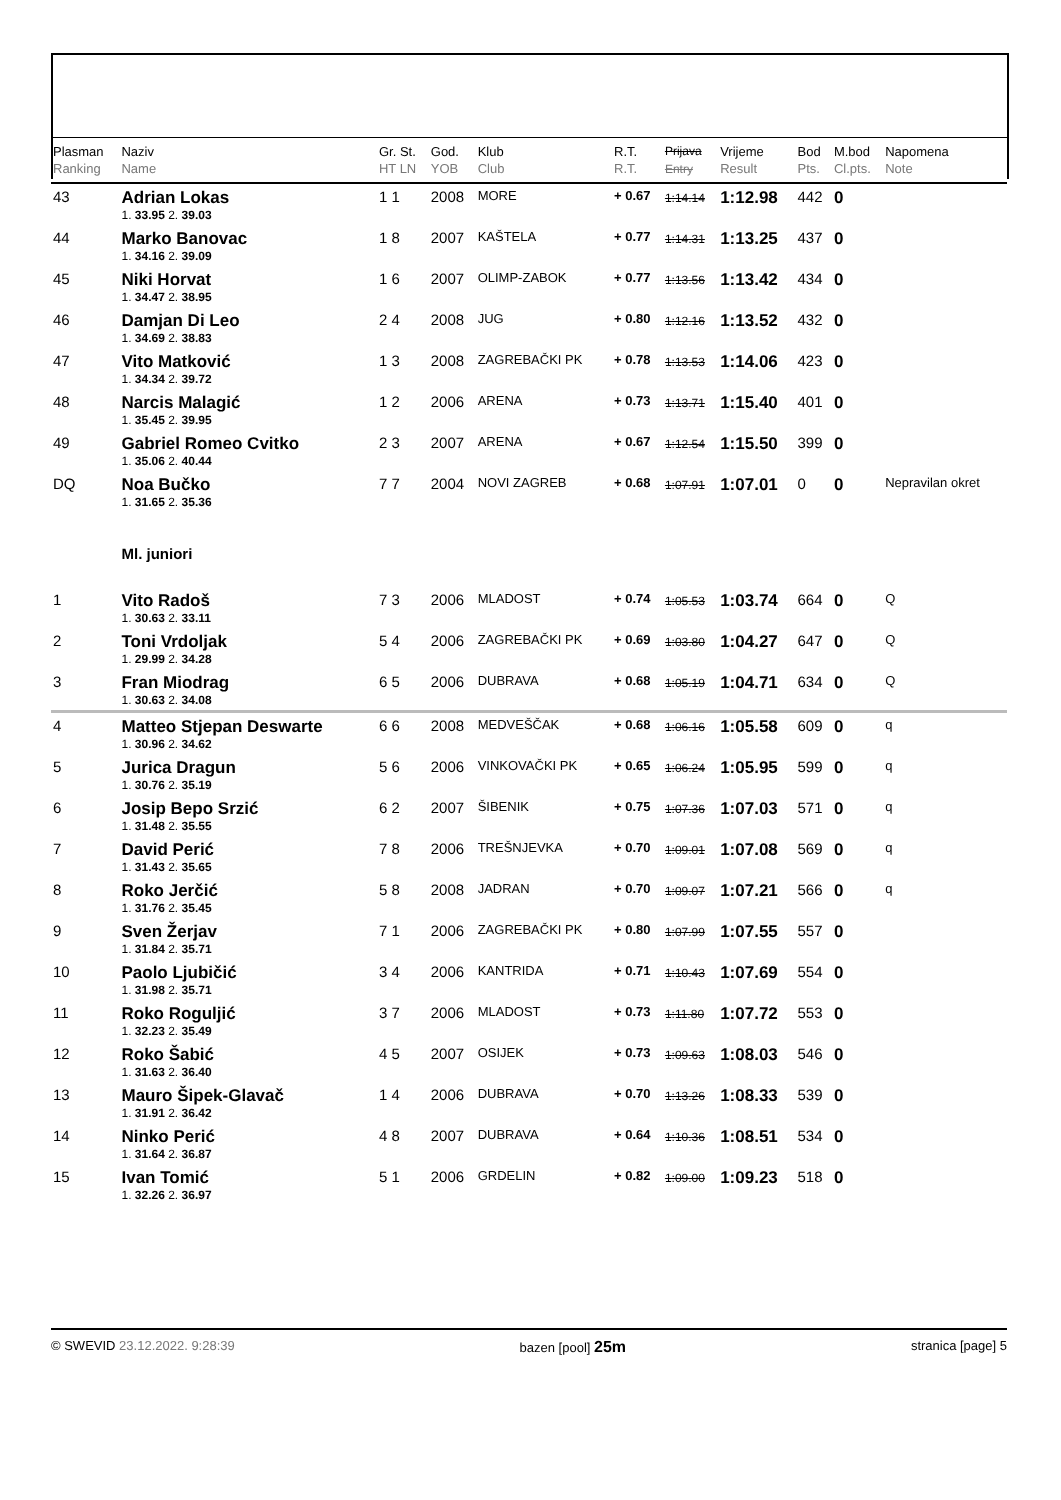| Plasman Ranking | Naziv Name | Gr. St. HT LN | God. YOB | Klub Club | R.T. R.T. | Prijava Entry | Vrijeme Result | Bod Pts. | M.bod Cl.pts. | Napomena Note |
| --- | --- | --- | --- | --- | --- | --- | --- | --- | --- | --- |
| 43 | Adrian Lokas | 1 1 | 2008 | MORE | + 0.67 | 1:14.14 | 1:12.98 | 442 | 0 | |
| | 1. 33.95 2. 39.03 | | | | | | | | | |
| 44 | Marko Banovac | 1 8 | 2007 | KAŠTELA | + 0.77 | 1:14.31 | 1:13.25 | 437 | 0 | |
| | 1. 34.16 2. 39.09 | | | | | | | | | |
| 45 | Niki Horvat | 1 6 | 2007 | OLIMP-ZABOK | + 0.77 | 1:13.56 | 1:13.42 | 434 | 0 | |
| | 1. 34.47 2. 38.95 | | | | | | | | | |
| 46 | Damjan Di Leo | 2 4 | 2008 | JUG | + 0.80 | 1:12.16 | 1:13.52 | 432 | 0 | |
| | 1. 34.69 2. 38.83 | | | | | | | | | |
| 47 | Vito Matković | 1 3 | 2008 | ZAGREBAČKI PK | + 0.78 | 1:13.53 | 1:14.06 | 423 | 0 | |
| | 1. 34.34 2. 39.72 | | | | | | | | | |
| 48 | Narcis Malagić | 1 2 | 2006 | ARENA | + 0.73 | 1:13.71 | 1:15.40 | 401 | 0 | |
| | 1. 35.45 2. 39.95 | | | | | | | | | |
| 49 | Gabriel Romeo Cvitko | 2 3 | 2007 | ARENA | + 0.67 | 1:12.54 | 1:15.50 | 399 | 0 | |
| | 1. 35.06 2. 40.44 | | | | | | | | | |
| DQ | Noa Bučko | 7 7 | 2004 | NOVI ZAGREB | + 0.68 | 1:07.91 | 1:07.01 | 0 | 0 | Nepravilan okret |
| | 1. 31.65 2. 35.36 | | | | | | | | | |
| | Ml. juniori | | | | | | | | | |
| 1 | Vito Radoš | 7 3 | 2006 | MLADOST | + 0.74 | 1:05.53 | 1:03.74 | 664 | 0 | Q |
| | 1. 30.63 2. 33.11 | | | | | | | | | |
| 2 | Toni Vrdoljak | 5 4 | 2006 | ZAGREBAČKI PK | + 0.69 | 1:03.80 | 1:04.27 | 647 | 0 | Q |
| | 1. 29.99 2. 34.28 | | | | | | | | | |
| 3 | Fran Miodrag | 6 5 | 2006 | DUBRAVA | + 0.68 | 1:05.19 | 1:04.71 | 634 | 0 | Q |
| | 1. 30.63 2. 34.08 | | | | | | | | | |
| 4 | Matteo Stjepan Deswarte | 6 6 | 2008 | MEDVEŠČAK | + 0.68 | 1:06.16 | 1:05.58 | 609 | 0 | q |
| | 1. 30.96 2. 34.62 | | | | | | | | | |
| 5 | Jurica Dragun | 5 6 | 2006 | VINKOVAČKI PK | + 0.65 | 1:06.24 | 1:05.95 | 599 | 0 | q |
| | 1. 30.76 2. 35.19 | | | | | | | | | |
| 6 | Josip Bepo Srzić | 6 2 | 2007 | ŠIBENIK | + 0.75 | 1:07.36 | 1:07.03 | 571 | 0 | q |
| | 1. 31.48 2. 35.55 | | | | | | | | | |
| 7 | David Perić | 7 8 | 2006 | TREŠNJEVKA | + 0.70 | 1:09.01 | 1:07.08 | 569 | 0 | q |
| | 1. 31.43 2. 35.65 | | | | | | | | | |
| 8 | Roko Jerčić | 5 8 | 2008 | JADRAN | + 0.70 | 1:09.07 | 1:07.21 | 566 | 0 | q |
| | 1. 31.76 2. 35.45 | | | | | | | | | |
| 9 | Sven Žerjav | 7 1 | 2006 | ZAGREBAČKI PK | + 0.80 | 1:07.99 | 1:07.55 | 557 | 0 | |
| | 1. 31.84 2. 35.71 | | | | | | | | | |
| 10 | Paolo Ljubičić | 3 4 | 2006 | KANTRIDA | + 0.71 | 1:10.43 | 1:07.69 | 554 | 0 | |
| | 1. 31.98 2. 35.71 | | | | | | | | | |
| 11 | Roko Roguljić | 3 7 | 2006 | MLADOST | + 0.73 | 1:11.80 | 1:07.72 | 553 | 0 | |
| | 1. 32.23 2. 35.49 | | | | | | | | | |
| 12 | Roko Šabić | 4 5 | 2007 | OSIJEK | + 0.73 | 1:09.63 | 1:08.03 | 546 | 0 | |
| | 1. 31.63 2. 36.40 | | | | | | | | | |
| 13 | Mauro Šipek-Glavač | 1 4 | 2006 | DUBRAVA | + 0.70 | 1:13.26 | 1:08.33 | 539 | 0 | |
| | 1. 31.91 2. 36.42 | | | | | | | | | |
| 14 | Ninko Perić | 4 8 | 2007 | DUBRAVA | + 0.64 | 1:10.36 | 1:08.51 | 534 | 0 | |
| | 1. 31.64 2. 36.87 | | | | | | | | | |
| 15 | Ivan Tomić | 5 1 | 2006 | GRDELIN | + 0.82 | 1:09.00 | 1:09.23 | 518 | 0 | |
| | 1. 32.26 2. 36.97 | | | | | | | | | |
© SWEVID 23.12.2022. 9:28:39 bazen [pool] 25m stranica [page] 5